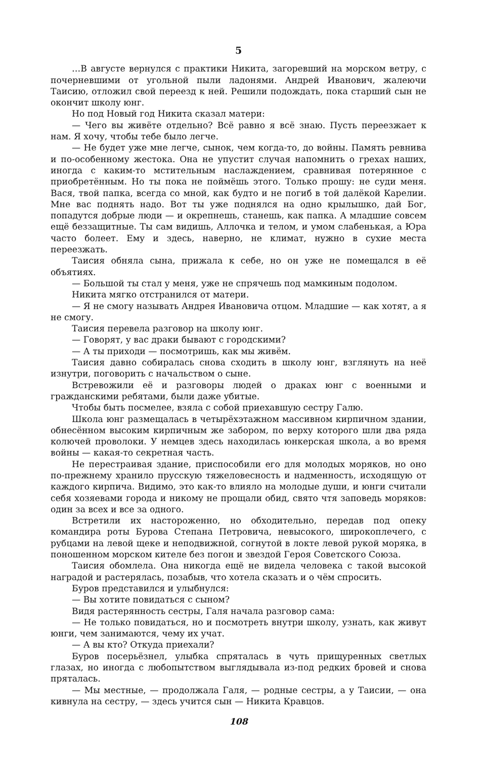5
…В августе вернулся с практики Никита, загоревший на морском ветру, с почерневшими от угольной пыли ладонями. Андрей Иванович, жалеючи Таисию, отложил свой переезд к ней. Решили подождать, пока старший сын не окончит школу юнг.
Но под Новый год Никита сказал матери:
— Чего вы живёте отдельно? Всё равно я всё знаю. Пусть переезжает к нам. Я хочу, чтобы тебе было легче.
— Не будет уже мне легче, сынок, чем когда-то, до войны. Память ревнива и по-особенному жестока. Она не упустит случая напомнить о грехах наших, иногда с каким-то мстительным наслаждением, сравнивая потерянное с приобретённым. Но ты пока не поймёшь этого. Только прошу: не суди меня. Вася, твой папка, всегда со мной, как будто и не погиб в той далёкой Карелии. Мне вас поднять надо. Вот ты уже поднялся на одно крылышко, дай Бог, попадутся добрые люди — и окрепнешь, станешь, как папка. А младшие совсем ещё беззащитные. Ты сам видишь, Аллочка и телом, и умом слабенькая, а Юра часто болеет. Ему и здесь, наверно, не климат, нужно в сухие места переезжать.
Таисия обняла сына, прижала к себе, но он уже не помещался в её объятиях.
— Большой ты стал у меня, уже не спрячешь под мамкиным подолом.
Никита мягко отстранился от матери.
— Я не смогу называть Андрея Ивановича отцом. Младшие — как хотят, а я не смогу.
Таисия перевела разговор на школу юнг.
— Говорят, у вас драки бывают с городскими?
— А ты приходи — посмотришь, как мы живём.
Таисия давно собиралась снова сходить в школу юнг, взглянуть на неё изнутри, поговорить с начальством о сыне.
Встревожили её и разговоры людей о драках юнг с военными и гражданскими ребятами, были даже убитые.
Чтобы быть посмелее, взяла с собой приехавшую сестру Галю.
Школа юнг размещалась в четырёхэтажном массивном кирпичном здании, обнесённом высоким кирпичным же забором, по верху которого шли два ряда колючей проволоки. У немцев здесь находилась юнкерская школа, а во время войны — какая-то секретная часть.
Не перестраивая здание, приспособили его для молодых моряков, но оно по-прежнему хранило прусскую тяжеловесность и надменность, исходящую от каждого кирпича. Видимо, это как-то влияло на молодые души, и юнги считали себя хозяевами города и никому не прощали обид, свято чтя заповедь моряков: один за всех и все за одного.
Встретили их настороженно, но обходительно, передав под опеку командира роты Бурова Степана Петровича, невысокого, широкоплечего, с рубцами на левой щеке и неподвижной, согнутой в локте левой рукой моряка, в поношенном морском кителе без погон и звездой Героя Советского Союза.
Таисия обомлела. Она никогда ещё не видела человека с такой высокой наградой и растерялась, позабыв, что хотела сказать и о чём спросить.
Буров представился и улыбнулся:
— Вы хотите повидаться с сыном?
Видя растерянность сестры, Галя начала разговор сама:
— Не только повидаться, но и посмотреть внутри школу, узнать, как живут юнги, чем занимаются, чему их учат.
— А вы кто? Откуда приехали?
Буров посерьёзнел, улыбка спряталась в чуть прищуренных светлых глазах, но иногда с любопытством выглядывала из-под редких бровей и снова пряталась.
— Мы местные, — продолжала Галя, — родные сестры, а у Таисии, — она кивнула на сестру, — здесь учится сын — Никита Кравцов.
108